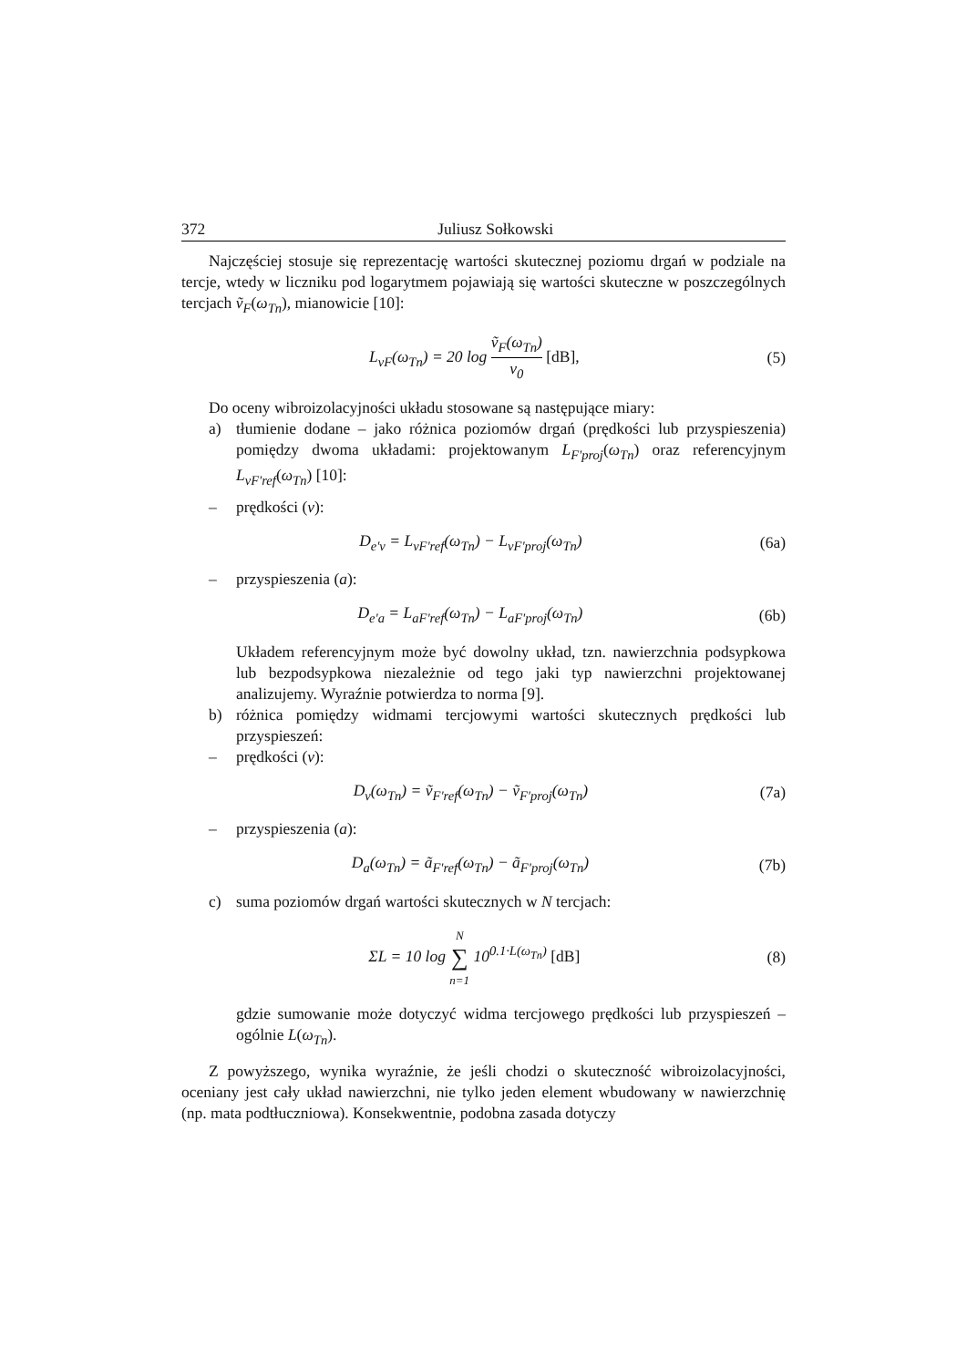372 Juliusz Sołkowski
Najczęściej stosuje się reprezentację wartości skutecznej poziomu drgań w podziale na tercje, wtedy w liczniku pod logarytmem pojawiają się wartości skuteczne w poszczególnych tercjach ṽ<sub>F</sub>(ω<sub>Tn</sub>), mianowicie [10]:
L<sub>vF</sub>(ω<sub>Tn</sub>) = 20 log ṽ<sub>F</sub>(ω<sub>Tn</sub>) v<sub>0</sub> [dB],
(5)
Do oceny wibroizolacyjności układu stosowane są następujące miary:
a) tłumienie dodane – jako różnica poziomów drgań (prędkości lub przyspieszenia) pomiędzy dwoma układami: projektowanym L<sub>F'proj</sub>(ω<sub>Tn</sub>) oraz referencyjnym L<sub>vF'ref</sub>(ω<sub>Tn</sub>) [10]:
– prędkości (v):
D<sub>e'v</sub> = L<sub>vF'ref</sub>(ω<sub>Tn</sub>) − L<sub>vF'proj</sub>(ω<sub>Tn</sub>)
(6a)
– przyspieszenia (a):
D<sub>e'a</sub> = L<sub>aF'ref</sub>(ω<sub>Tn</sub>) − L<sub>aF'proj</sub>(ω<sub>Tn</sub>)
(6b)
Układem referencyjnym może być dowolny układ, tzn. nawierzchnia podsypkowa lub bezpodsypkowa niezależnie od tego jaki typ nawierzchni projektowanej analizujemy. Wyraźnie potwierdza to norma [9].
b) różnica pomiędzy widmami tercjowymi wartości skutecznych prędkości lub przyspieszeń:
– prędkości (v):
D<sub>v</sub>(ω<sub>Tn</sub>) = ṽ<sub>F'ref</sub>(ω<sub>Tn</sub>) − ṽ<sub>F'proj</sub>(ω<sub>Tn</sub>)
(7a)
– przyspieszenia (a):
D<sub>a</sub>(ω<sub>Tn</sub>) = ã<sub>F'ref</sub>(ω<sub>Tn</sub>) − ã<sub>F'proj</sub>(ω<sub>Tn</sub>)
(7b)
c) suma poziomów drgań wartości skutecznych w N tercjach:
ΣL = 10 log N ∑ n=1 10<sup>0.1·L(ω<sub>Tn</sub>)</sup> [dB]
(8)
gdzie sumowanie może dotyczyć widma tercjowego prędkości lub przyspieszeń – ogólnie L(ω<sub>Tn</sub>).
Z powyższego, wynika wyraźnie, że jeśli chodzi o skuteczność wibroizolacyjności, oceniany jest cały układ nawierzchni, nie tylko jeden element wbudowany w nawierzchnię (np. mata podtłuczniowa). Konsekwentnie, podobna zasada dotyczy